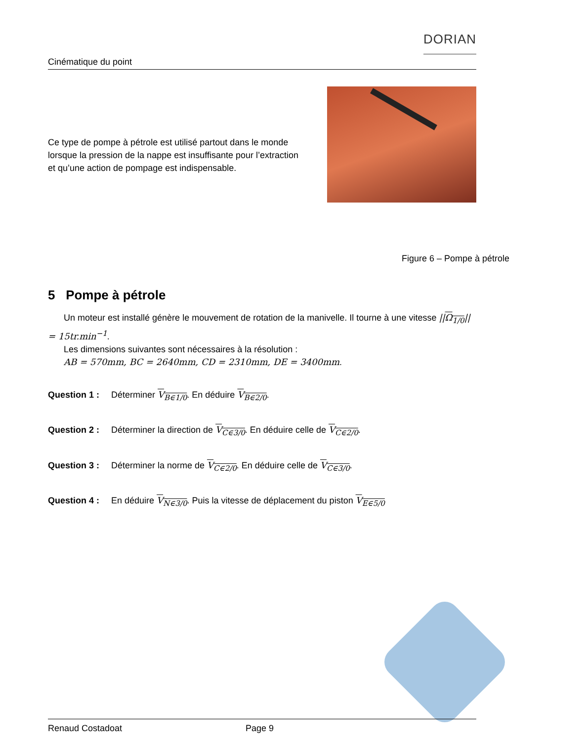Cinématique du point DORIAN
Ce type de pompe à pétrole est utilisé partout dans le monde lorsque la pression de la nappe est insuffisante pour l’extraction et qu’une action de pompage est indispensable.
Figure 6 – Pompe à pétrole
5 Pompe à pétrole
Un moteur est installé génère le mouvement de rotation de la manivelle. Il tourne à une vitesse ||Ω<sub>1/0</sub>|| = 15tr.min<sup>−1</sup>.
Les dimensions suivantes sont nécessaires à la résolution :
AB = 570mm, BC = 2640mm, CD = 2310mm, DE = 3400mm.
Question 1 : Déterminer V<sub>B∈1/0</sub>. En déduire V<sub>B∈2/0</sub>.
Question 2 : Déterminer la direction de V<sub>C∈3/0</sub>. En déduire celle de V<sub>C∈2/0</sub>.
Question 3 : Déterminer la norme de V<sub>C∈2/0</sub>. En déduire celle de V<sub>C∈3/0</sub>.
Question 4 : En déduire V<sub>N∈3/0</sub>. Puis la vitesse de déplacement du piston V<sub>E∈5/0</sub>
Renaud Costadoat Page 9